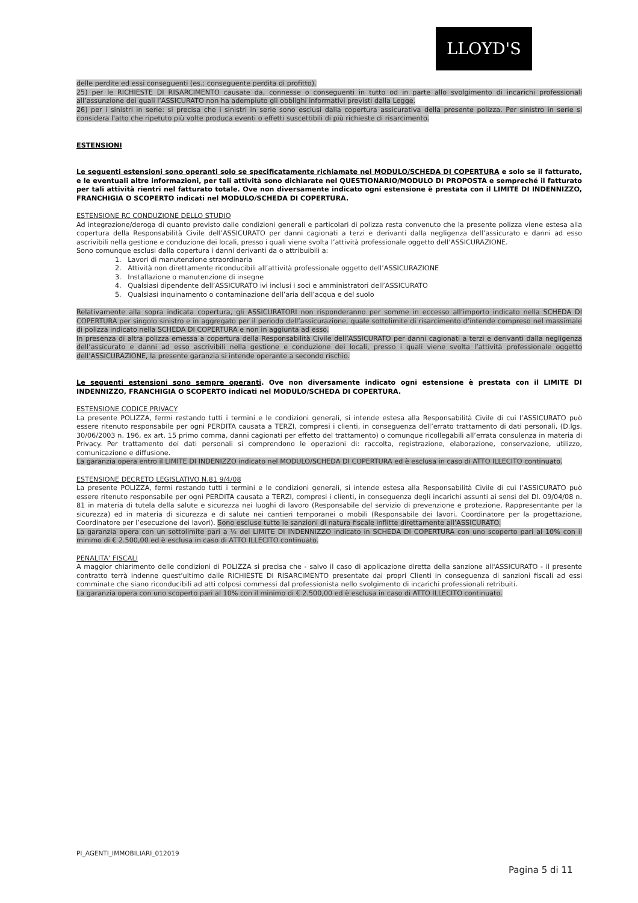LLOYD'S
delle perdite ed essi conseguenti (es.: conseguente perdita di profitto).
25) per le RICHIESTE DI RISARCIMENTO causate da, connesse o conseguenti in tutto od in parte allo svolgimento di incarichi professionali all’assunzione dei quali l’ASSICURATO non ha adempiuto gli obblighi informativi previsti dalla Legge.
26) per i sinistri in serie: si precisa che i sinistri in serie sono esclusi dalla copertura assicurativa della presente polizza. Per sinistro in serie si considera l'atto che ripetuto più volte produca eventi o effetti suscettibili di più richieste di risarcimento.
ESTENSIONI
Le seguenti estensioni sono operanti solo se specificatamente richiamate nel MODULO/SCHEDA DI COPERTURA e solo se il fatturato, e le eventuali altre informazioni, per tali attività sono dichiarate nel QUESTIONARIO/MODULO DI PROPOSTA e sempreché il fatturato per tali attività rientri nel fatturato totale. Ove non diversamente indicato ogni estensione è prestata con il LIMITE DI INDENNIZZO, FRANCHIGIA O SCOPERTO indicati nel MODULO/SCHEDA DI COPERTURA.
ESTENSIONE RC CONDUZIONE DELLO STUDIO
Ad integrazione/deroga di quanto previsto dalle condizioni generali e particolari di polizza resta convenuto che la presente polizza viene estesa alla copertura della Responsabilità Civile dell’ASSICURATO per danni cagionati a terzi e derivanti dalla negligenza dell’assicurato e danni ad esso ascrivibili nella gestione e conduzione dei locali, presso i quali viene svolta l’attività professionale oggetto dell’ASSICURAZIONE.
Sono comunque esclusi dalla copertura i danni derivanti da o attribuibili a:
1. Lavori di manutenzione straordinaria
2. Attività non direttamente riconducibili all’attività professionale oggetto dell’ASSICURAZIONE
3. Installazione o manutenzione di insegne
4. Qualsiasi dipendente dell’ASSICURATO ivi inclusi i soci e amministratori dell’ASSICURATO
5. Qualsiasi inquinamento o contaminazione dell’aria dell’acqua e del suolo
Relativamente alla sopra indicata copertura, gli ASSICURATORI non risponderanno per somme in eccesso all’importo indicato nella SCHEDA DI COPERTURA per singolo sinistro e in aggregato per il periodo dell’assicurazione, quale sottolimite di risarcimento d’intende compreso nel massimale di polizza indicato nella SCHEDA DI COPERTURA e non in aggiunta ad esso.
In presenza di altra polizza emessa a copertura della Responsabilità Civile dell’ASSICURATO per danni cagionati a terzi e derivanti dalla negligenza dell’assicurato e danni ad esso ascrivibili nella gestione e conduzione dei locali, presso i quali viene svolta l’attività professionale oggetto dell’ASSICURAZIONE, la presente garanzia si intende operante a secondo rischio.
Le seguenti estensioni sono sempre operanti. Ove non diversamente indicato ogni estensione è prestata con il LIMITE DI INDENNIZZO, FRANCHIGIA O SCOPERTO indicati nel MODULO/SCHEDA DI COPERTURA.
ESTENSIONE CODICE PRIVACY
La presente POLIZZA, fermi restando tutti i termini e le condizioni generali, si intende estesa alla Responsabilità Civile di cui l’ASSICURATO può essere ritenuto responsabile per ogni PERDITA causata a TERZI, compresi i clienti, in conseguenza dell’errato trattamento di dati personali, (D.lgs. 30/06/2003 n. 196, ex art. 15 primo comma, danni cagionati per effetto del trattamento) o comunque ricollegabili all’errata consulenza in materia di Privacy. Per trattamento dei dati personali si comprendono le operazioni di: raccolta, registrazione, elaborazione, conservazione, utilizzo, comunicazione e diffusione.
La garanzia opera entro il LIMITE DI INDENIZZO indicato nel MODULO/SCHEDA DI COPERTURA ed è esclusa in caso di ATTO ILLECITO continuato.
ESTENSIONE DECRETO LEGISLATIVO N.81 9/4/08
La presente POLIZZA, fermi restando tutti i termini e le condizioni generali, si intende estesa alla Responsabilità Civile di cui l’ASSICURATO può essere ritenuto responsabile per ogni PERDITA causata a TERZI, compresi i clienti, in conseguenza degli incarichi assunti ai sensi del Dl. 09/04/08 n. 81 in materia di tutela della salute e sicurezza nei luoghi di lavoro (Responsabile del servizio di prevenzione e protezione, Rappresentante per la sicurezza) ed in materia di sicurezza e di salute nei cantieri temporanei o mobili (Responsabile dei lavori, Coordinatore per la progettazione, Coordinatore per l’esecuzione dei lavori). Sono escluse tutte le sanzioni di natura fiscale inflitte direttamente all’ASSICURATO.
La garanzia opera con un sottolimite pari a ¼ del LIMITE DI INDENNIZZO indicato in SCHEDA DI COPERTURA con uno scoperto pari al 10% con il minimo di € 2.500,00 ed è esclusa in caso di ATTO ILLECITO continuato.
PENALITA’ FISCALI
A maggior chiarimento delle condizioni di POLIZZA si precisa che - salvo il caso di applicazione diretta della sanzione all'ASSICURATO - il presente contratto terrà indenne quest'ultimo dalle RICHIESTE DI RISARCIMENTO presentate dai propri Clienti in conseguenza di sanzioni fiscali ad essi comminate che siano riconducibili ad atti colposi commessi dal professionista nello svolgimento di incarichi professionali retribuiti.
La garanzia opera con uno scoperto pari al 10% con il minimo di € 2.500,00 ed è esclusa in caso di ATTO ILLECITO continuato.
PI_AGENTI_IMMOBILIARI_012019
Pagina 5 di 11